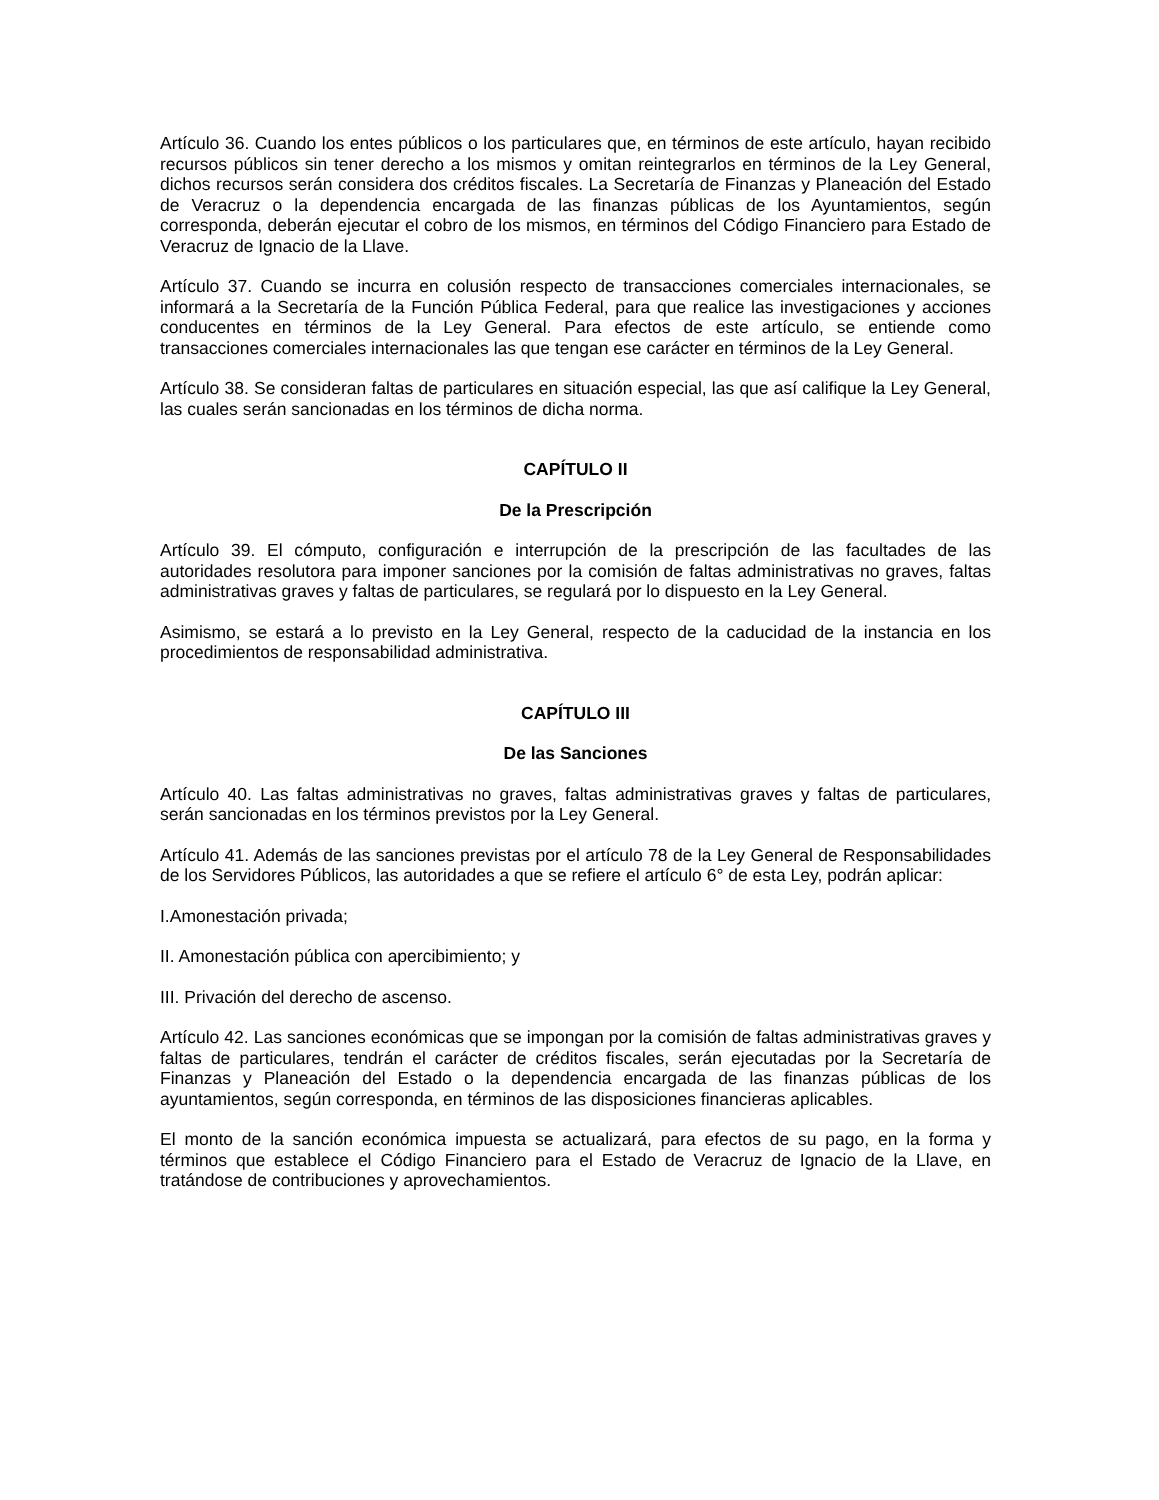Artículo 36. Cuando los entes públicos o los particulares que, en términos de este artículo, hayan recibido recursos públicos sin tener derecho a los mismos y omitan reintegrarlos en términos de la Ley General, dichos recursos serán considera dos créditos fiscales. La Secretaría de Finanzas y Planeación del Estado de Veracruz o la dependencia encargada de las finanzas públicas de los Ayuntamientos, según corresponda, deberán ejecutar el cobro de los mismos, en términos del Código Financiero para Estado de Veracruz de Ignacio de la Llave.
Artículo 37. Cuando se incurra en colusión respecto de transacciones comerciales internacionales, se informará a la Secretaría de la Función Pública Federal, para que realice las investigaciones y acciones conducentes en términos de la Ley General. Para efectos de este artículo, se entiende como transacciones comerciales internacionales las que tengan ese carácter en términos de la Ley General.
Artículo 38. Se consideran faltas de particulares en situación especial, las que así califique la Ley General, las cuales serán sancionadas en los términos de dicha norma.
CAPÍTULO II
De la Prescripción
Artículo 39. El cómputo, configuración e interrupción de la prescripción de las facultades de las autoridades resolutora para imponer sanciones por la comisión de faltas administrativas no graves, faltas administrativas graves y faltas de particulares, se regulará por lo dispuesto en la Ley General.
Asimismo, se estará a lo previsto en la Ley General, respecto de la caducidad de la instancia en los procedimientos de responsabilidad administrativa.
CAPÍTULO III
De las Sanciones
Artículo 40. Las faltas administrativas no graves, faltas administrativas graves y faltas de particulares, serán sancionadas en los términos previstos por la Ley General.
Artículo 41. Además de las sanciones previstas por el artículo 78 de la Ley General de Responsabilidades de los Servidores Públicos, las autoridades a que se refiere el artículo 6° de esta Ley, podrán aplicar:
I.Amonestación privada;
II. Amonestación pública con apercibimiento; y
III. Privación del derecho de ascenso.
Artículo 42. Las sanciones económicas que se impongan por la comisión de faltas administrativas graves y faltas de particulares, tendrán el carácter de créditos fiscales, serán ejecutadas por la Secretaría de Finanzas y Planeación del Estado o la dependencia encargada de las finanzas públicas de los ayuntamientos, según corresponda, en términos de las disposiciones financieras aplicables.
El monto de la sanción económica impuesta se actualizará, para efectos de su pago, en la forma y términos que establece el Código Financiero para el Estado de Veracruz de Ignacio de la Llave, en tratándose de contribuciones y aprovechamientos.